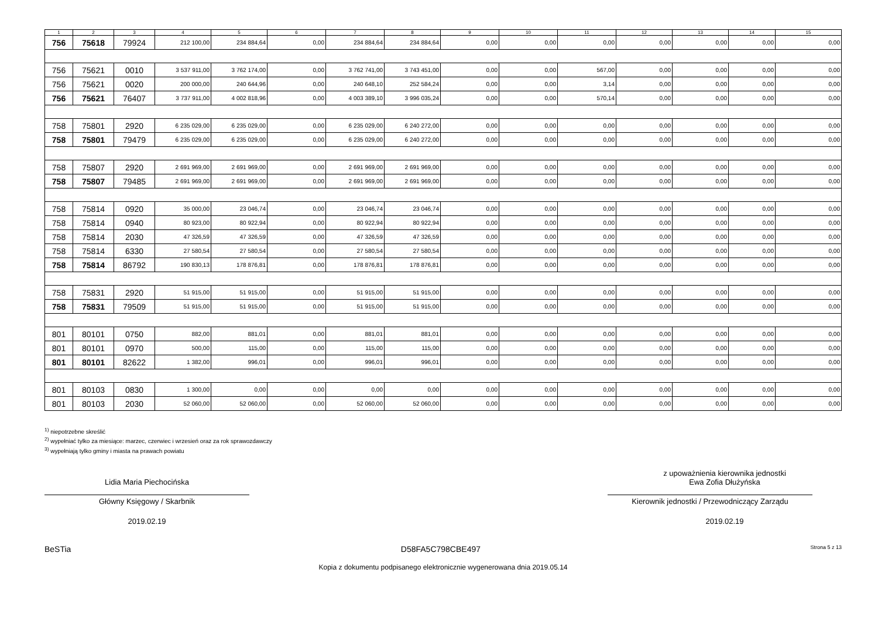| 1 | 2 | 3 | 4 | 5 | 6 | 7 | 8 | 9 | 10 | 11 | 12 | 13 | 14 | 15 |
| --- | --- | --- | --- | --- | --- | --- | --- | --- | --- | --- | --- | --- | --- | --- |
| 756 | 75618 | 79924 | 212 100,00 | 234 884,64 | 0,00 | 234 884,64 | 234 884,64 | 0,00 | 0,00 | 0,00 | 0,00 | 0,00 | 0,00 | 0,00 |
| 756 | 75621 | 0010 | 3 537 911,00 | 3 762 174,00 | 0,00 | 3 762 741,00 | 3 743 451,00 | 0,00 | 0,00 | 567,00 | 0,00 | 0,00 | 0,00 | 0,00 |
| 756 | 75621 | 0020 | 200 000,00 | 240 644,96 | 0,00 | 240 648,10 | 252 584,24 | 0,00 | 0,00 | 3,14 | 0,00 | 0,00 | 0,00 | 0,00 |
| 756 | 75621 | 76407 | 3 737 911,00 | 4 002 818,96 | 0,00 | 4 003 389,10 | 3 996 035,24 | 0,00 | 0,00 | 570,14 | 0,00 | 0,00 | 0,00 | 0,00 |
| 758 | 75801 | 2920 | 6 235 029,00 | 6 235 029,00 | 0,00 | 6 235 029,00 | 6 240 272,00 | 0,00 | 0,00 | 0,00 | 0,00 | 0,00 | 0,00 | 0,00 |
| 758 | 75801 | 79479 | 6 235 029,00 | 6 235 029,00 | 0,00 | 6 235 029,00 | 6 240 272,00 | 0,00 | 0,00 | 0,00 | 0,00 | 0,00 | 0,00 | 0,00 |
| 758 | 75807 | 2920 | 2 691 969,00 | 2 691 969,00 | 0,00 | 2 691 969,00 | 2 691 969,00 | 0,00 | 0,00 | 0,00 | 0,00 | 0,00 | 0,00 | 0,00 |
| 758 | 75807 | 79485 | 2 691 969,00 | 2 691 969,00 | 0,00 | 2 691 969,00 | 2 691 969,00 | 0,00 | 0,00 | 0,00 | 0,00 | 0,00 | 0,00 | 0,00 |
| 758 | 75814 | 0920 | 35 000,00 | 23 046,74 | 0,00 | 23 046,74 | 23 046,74 | 0,00 | 0,00 | 0,00 | 0,00 | 0,00 | 0,00 | 0,00 |
| 758 | 75814 | 0940 | 80 923,00 | 80 922,94 | 0,00 | 80 922,94 | 80 922,94 | 0,00 | 0,00 | 0,00 | 0,00 | 0,00 | 0,00 | 0,00 |
| 758 | 75814 | 2030 | 47 326,59 | 47 326,59 | 0,00 | 47 326,59 | 47 326,59 | 0,00 | 0,00 | 0,00 | 0,00 | 0,00 | 0,00 | 0,00 |
| 758 | 75814 | 6330 | 27 580,54 | 27 580,54 | 0,00 | 27 580,54 | 27 580,54 | 0,00 | 0,00 | 0,00 | 0,00 | 0,00 | 0,00 | 0,00 |
| 758 | 75814 | 86792 | 190 830,13 | 178 876,81 | 0,00 | 178 876,81 | 178 876,81 | 0,00 | 0,00 | 0,00 | 0,00 | 0,00 | 0,00 | 0,00 |
| 758 | 75831 | 2920 | 51 915,00 | 51 915,00 | 0,00 | 51 915,00 | 51 915,00 | 0,00 | 0,00 | 0,00 | 0,00 | 0,00 | 0,00 | 0,00 |
| 758 | 75831 | 79509 | 51 915,00 | 51 915,00 | 0,00 | 51 915,00 | 51 915,00 | 0,00 | 0,00 | 0,00 | 0,00 | 0,00 | 0,00 | 0,00 |
| 801 | 80101 | 0750 | 882,00 | 881,01 | 0,00 | 881,01 | 881,01 | 0,00 | 0,00 | 0,00 | 0,00 | 0,00 | 0,00 | 0,00 |
| 801 | 80101 | 0970 | 500,00 | 115,00 | 0,00 | 115,00 | 115,00 | 0,00 | 0,00 | 0,00 | 0,00 | 0,00 | 0,00 | 0,00 |
| 801 | 80101 | 82622 | 1 382,00 | 996,01 | 0,00 | 996,01 | 996,01 | 0,00 | 0,00 | 0,00 | 0,00 | 0,00 | 0,00 | 0,00 |
| 801 | 80103 | 0830 | 1 300,00 | 0,00 | 0,00 | 0,00 | 0,00 | 0,00 | 0,00 | 0,00 | 0,00 | 0,00 | 0,00 | 0,00 |
| 801 | 80103 | 2030 | 52 060,00 | 52 060,00 | 0,00 | 52 060,00 | 52 060,00 | 0,00 | 0,00 | 0,00 | 0,00 | 0,00 | 0,00 | 0,00 |
<sup>1)</sup> niepotrzebne skreślić
<sup>2)</sup> wypełniać tylko za miesiące: marzec, czerwiec i wrzesień oraz za rok sprawozdawczy
<sup>3)</sup> wypełniają tylko gminy i miasta na prawach powiatu
Lidia Maria Piechocińska
Główny Księgowy / Skarbnik
2019.02.19
z upoważnienia kierownika jednostki
Ewa Zofia Dłużyńska
Kierownik jednostki / Przewodniczący Zarządu
2019.02.19
BeSTia D58FA5C798CBE497 Strona 5 z 13
Kopia z dokumentu podpisanego elektronicznie wygenerowana dnia 2019.05.14